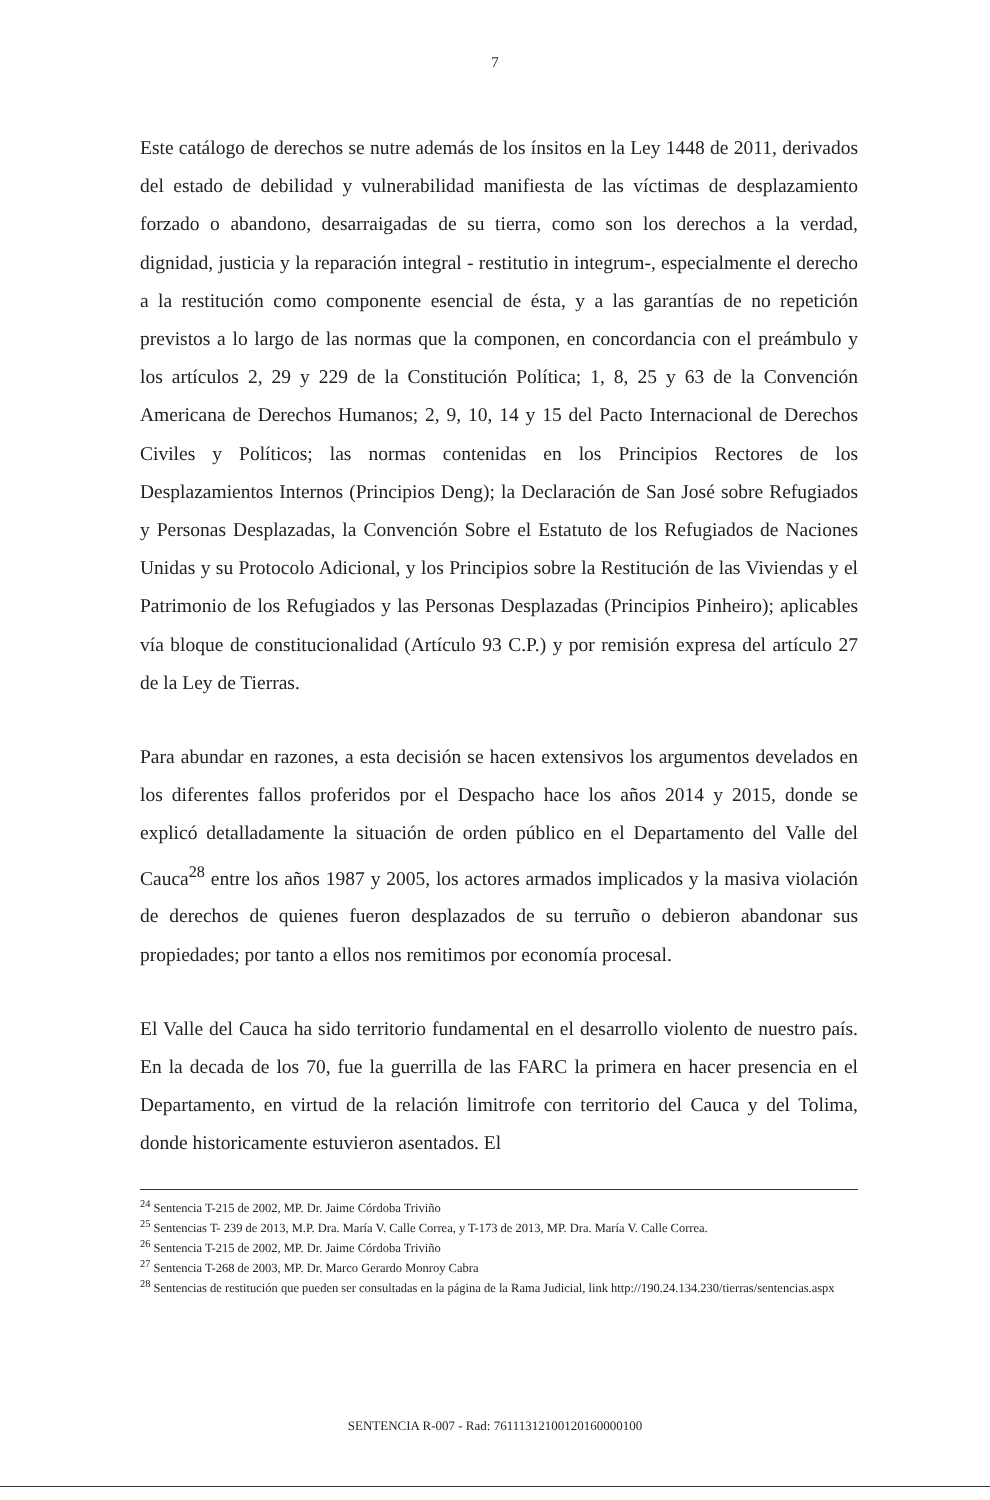7
Este catálogo de derechos se nutre además de los ínsitos en la Ley 1448 de 2011, derivados del estado de debilidad y vulnerabilidad manifiesta de las víctimas de desplazamiento forzado o abandono, desarraigadas de su tierra, como son los derechos a la verdad, dignidad, justicia y la reparación integral - restitutio in integrum-, especialmente el derecho a la restitución como componente esencial de ésta, y a las garantías de no repetición previstos a lo largo de las normas que la componen, en concordancia con el preámbulo y los artículos 2, 29 y 229 de la Constitución Política; 1, 8, 25 y 63 de la Convención Americana de Derechos Humanos; 2, 9, 10, 14 y 15 del Pacto Internacional de Derechos Civiles y Políticos; las normas contenidas en los Principios Rectores de los Desplazamientos Internos (Principios Deng); la Declaración de San José sobre Refugiados y Personas Desplazadas, la Convención Sobre el Estatuto de los Refugiados de Naciones Unidas y su Protocolo Adicional, y los Principios sobre la Restitución de las Viviendas y el Patrimonio de los Refugiados y las Personas Desplazadas (Principios Pinheiro); aplicables vía bloque de constitucionalidad (Artículo 93 C.P.) y por remisión expresa del artículo 27 de la Ley de Tierras.
Para abundar en razones, a esta decisión se hacen extensivos los argumentos develados en los diferentes fallos proferidos por el Despacho hace los años 2014 y 2015, donde se explicó detalladamente la situación de orden público en el Departamento del Valle del Cauca<sup>28</sup> entre los años 1987 y 2005, los actores armados implicados y la masiva violación de derechos de quienes fueron desplazados de su terruño o debieron abandonar sus propiedades; por tanto a ellos nos remitimos por economía procesal.
El Valle del Cauca ha sido territorio fundamental en el desarrollo violento de nuestro país. En la decada de los 70, fue la guerrilla de las FARC la primera en hacer presencia en el Departamento, en virtud de la relación limitrofe con territorio del Cauca y del Tolima, donde historicamente estuvieron asentados. El
<sup>24</sup> Sentencia T-215 de 2002, MP. Dr. Jaime Córdoba Triviño
<sup>25</sup> Sentencias T- 239 de 2013, M.P. Dra. María V. Calle Correa, y T-173 de 2013, MP. Dra. María V. Calle Correa.
<sup>26</sup> Sentencia T-215 de 2002, MP. Dr. Jaime Córdoba Triviño
<sup>27</sup> Sentencia T-268 de 2003, MP. Dr. Marco Gerardo Monroy Cabra
<sup>28</sup> Sentencias de restitución que pueden ser consultadas en la página de la Rama Judicial, link http://190.24.134.230/tierras/sentencias.aspx
SENTENCIA R-007 - Rad: 76111312100120160000100